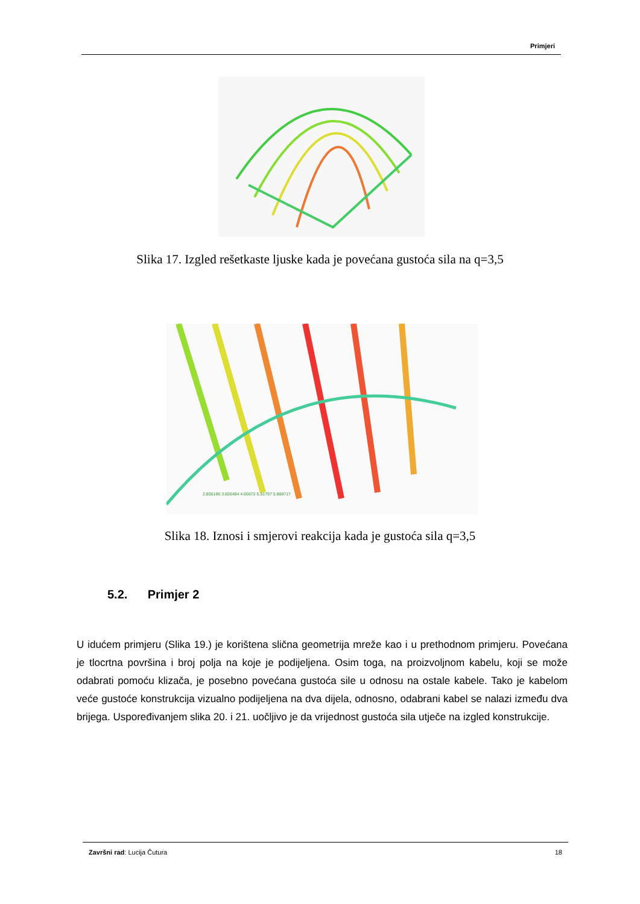Primjeri
Slika 17. Izgled rešetkaste ljuske kada je povećana gustoća sila na q=3,5
2.806196 3.826484 4.66672 5.31797 5.806717
Slika 18. Iznosi i smjerovi reakcija kada je gustoća sila q=3,5
5.2. Primjer 2
U idućem primjeru (Slika 19.) je korištena slična geometrija mreže kao i u prethodnom primjeru. Povećana je tlocrtna površina i broj polja na koje je podijeljena. Osim toga, na proizvoljnom kabelu, koji se može odabrati pomoću klizača, je posebno povećana gustoća sile u odnosu na ostale kabele. Tako je kabelom veće gustoće konstrukcija vizualno podijeljena na dva dijela, odnosno, odabrani kabel se nalazi između dva brijega. Uspoređivanjem slika 20. i 21. uočljivo je da vrijednost gustoća sila utječe na izgled konstrukcije.
Završni rad: Lucija Čutura 18